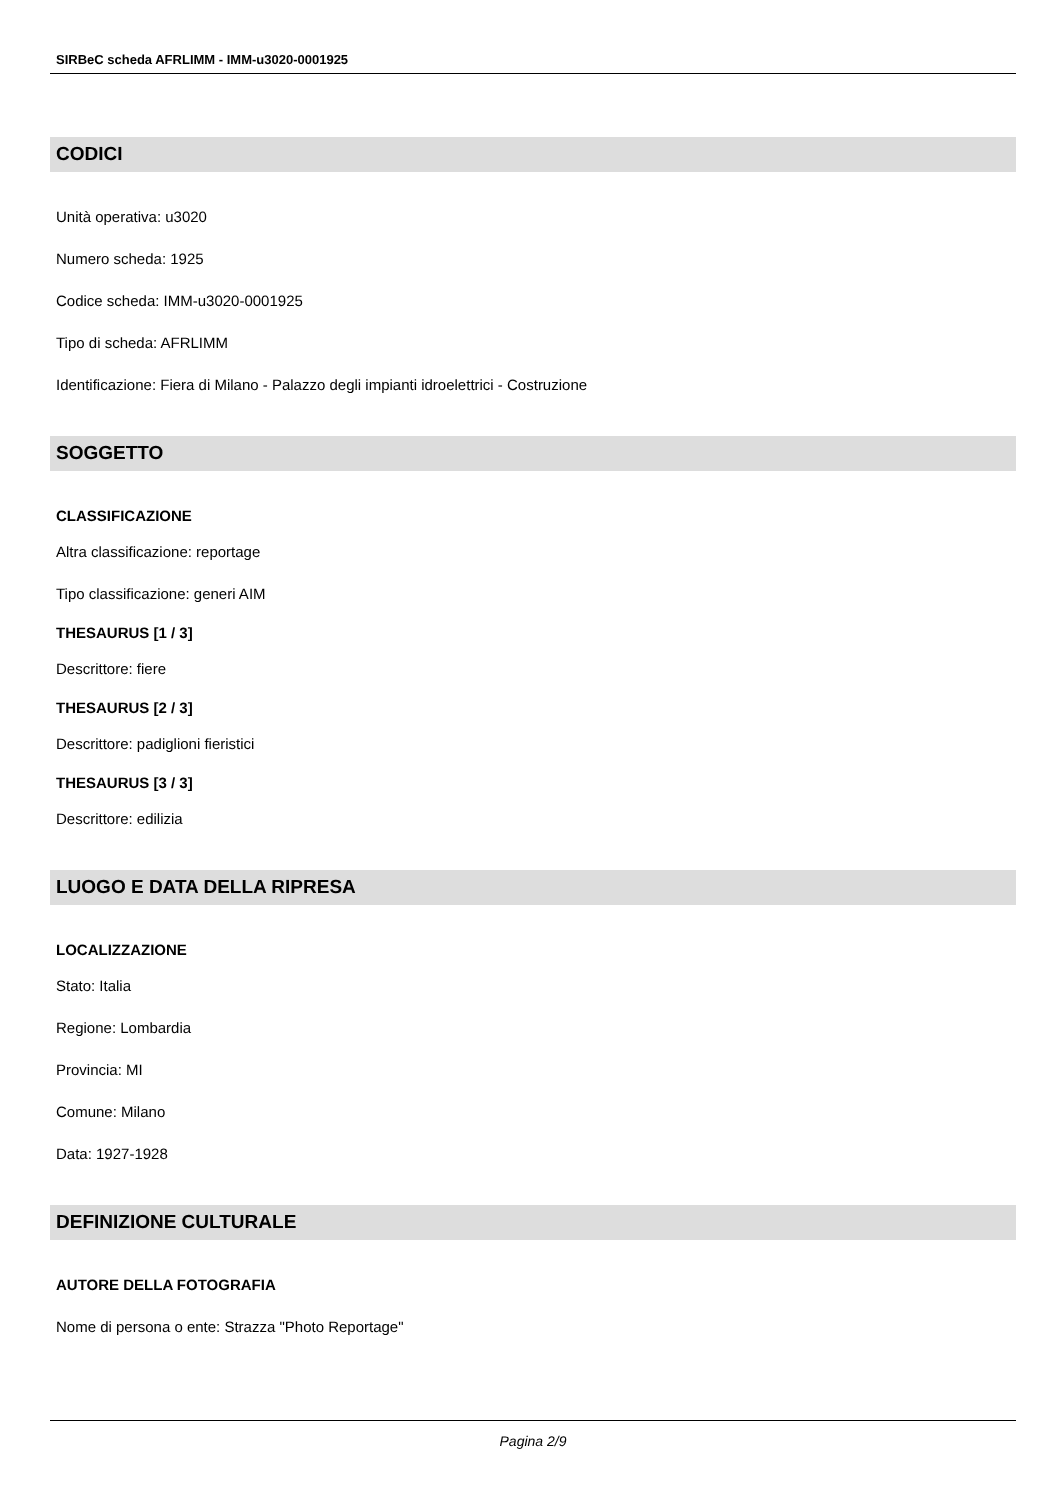SIRBeC scheda AFRLIMM - IMM-u3020-0001925
CODICI
Unità operativa: u3020
Numero scheda: 1925
Codice scheda: IMM-u3020-0001925
Tipo di scheda: AFRLIMM
Identificazione: Fiera di Milano - Palazzo degli impianti idroelettrici - Costruzione
SOGGETTO
CLASSIFICAZIONE
Altra classificazione: reportage
Tipo classificazione: generi AIM
THESAURUS [1 / 3]
Descrittore: fiere
THESAURUS [2 / 3]
Descrittore: padiglioni fieristici
THESAURUS [3 / 3]
Descrittore: edilizia
LUOGO E DATA DELLA RIPRESA
LOCALIZZAZIONE
Stato: Italia
Regione: Lombardia
Provincia: MI
Comune: Milano
Data: 1927-1928
DEFINIZIONE CULTURALE
AUTORE DELLA FOTOGRAFIA
Nome di persona o ente: Strazza "Photo Reportage"
Pagina 2/9